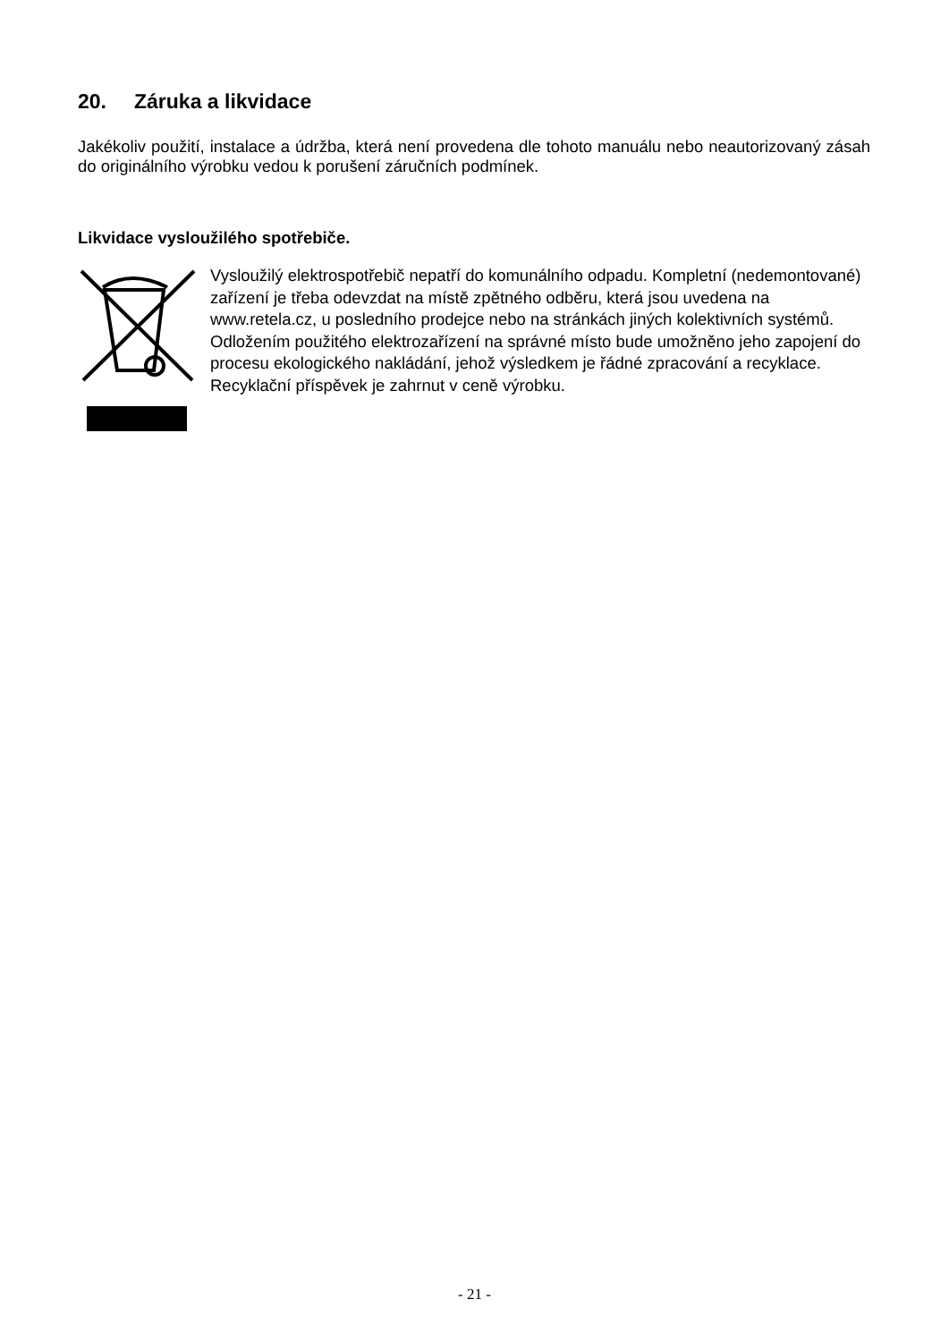20. Záruka a likvidace
Jakékoliv použití, instalace a údržba, která není provedena dle tohoto manuálu nebo neautorizovaný zásah do originálního výrobku vedou k porušení záručních podmínek.
Likvidace vysloužilého spotřebiče.
Vysloužilý elektrospotřebič nepatří do komunálního odpadu. Kompletní (nedemontované) zařízení je třeba odevzdat na místě zpětného odběru, která jsou uvedena na www.retela.cz, u posledního prodejce nebo na stránkách jiných kolektivních systémů. Odložením použitého elektrozařízení na správné místo bude umožněno jeho zapojení do procesu ekologického nakládání, jehož výsledkem je řádné zpracování a recyklace.
Recyklační příspěvek je zahrnut v ceně výrobku.
- 21 -